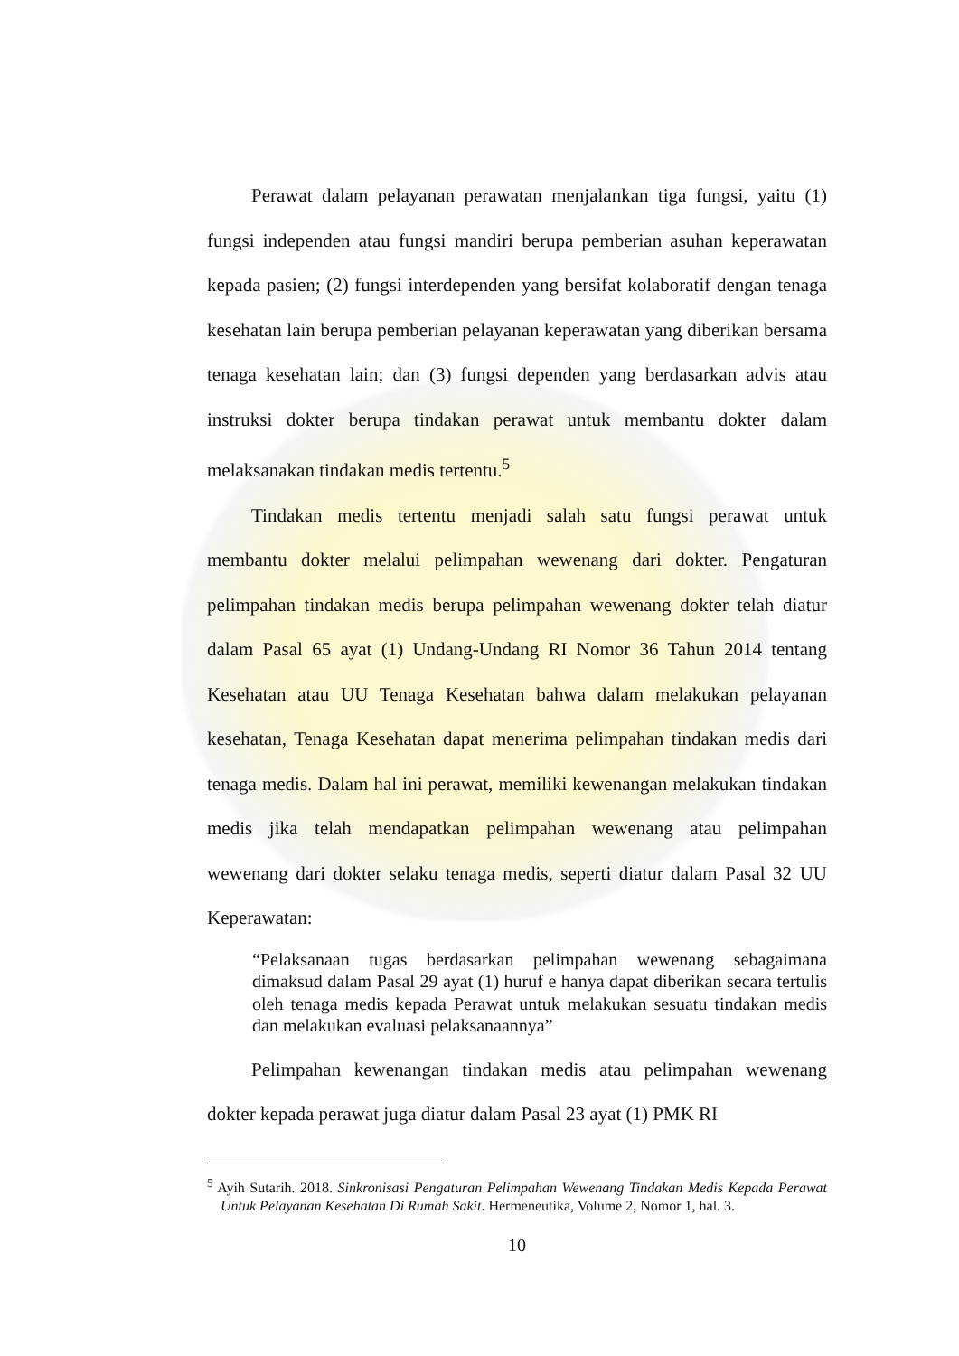Perawat dalam pelayanan perawatan menjalankan tiga fungsi, yaitu (1) fungsi independen atau fungsi mandiri berupa pemberian asuhan keperawatan kepada pasien; (2) fungsi interdependen yang bersifat kolaboratif dengan tenaga kesehatan lain berupa pemberian pelayanan keperawatan yang diberikan bersama tenaga kesehatan lain; dan (3) fungsi dependen yang berdasarkan advis atau instruksi dokter berupa tindakan perawat untuk membantu dokter dalam melaksanakan tindakan medis tertentu.<sup>5</sup>
Tindakan medis tertentu menjadi salah satu fungsi perawat untuk membantu dokter melalui pelimpahan wewenang dari dokter. Pengaturan pelimpahan tindakan medis berupa pelimpahan wewenang dokter telah diatur dalam Pasal 65 ayat (1) Undang-Undang RI Nomor 36 Tahun 2014 tentang Kesehatan atau UU Tenaga Kesehatan bahwa dalam melakukan pelayanan kesehatan, Tenaga Kesehatan dapat menerima pelimpahan tindakan medis dari tenaga medis. Dalam hal ini perawat, memiliki kewenangan melakukan tindakan medis jika telah mendapatkan pelimpahan wewenang atau pelimpahan wewenang dari dokter selaku tenaga medis, seperti diatur dalam Pasal 32 UU Keperawatan:
“Pelaksanaan tugas berdasarkan pelimpahan wewenang sebagaimana dimaksud dalam Pasal 29 ayat (1) huruf e hanya dapat diberikan secara tertulis oleh tenaga medis kepada Perawat untuk melakukan sesuatu tindakan medis dan melakukan evaluasi pelaksanaannya”
Pelimpahan kewenangan tindakan medis atau pelimpahan wewenang dokter kepada perawat juga diatur dalam Pasal 23 ayat (1) PMK RI
<sup>5</sup> Ayih Sutarih. 2018. Sinkronisasi Pengaturan Pelimpahan Wewenang Tindakan Medis Kepada Perawat Untuk Pelayanan Kesehatan Di Rumah Sakit. Hermeneutika, Volume 2, Nomor 1, hal. 3.
10